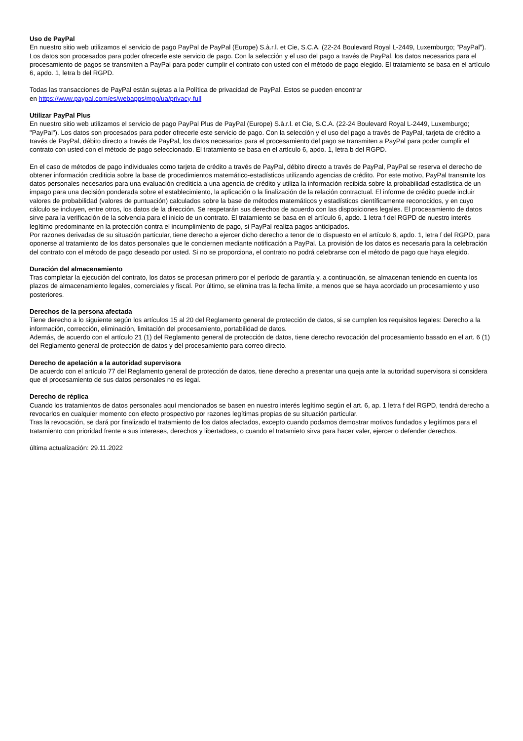Uso de PayPal
En nuestro sitio web utilizamos el servicio de pago PayPal de PayPal (Europe) S.à.r.l. et Cie, S.C.A. (22-24 Boulevard Royal L-2449, Luxemburgo; "PayPal"). Los datos son procesados para poder ofrecerle este servicio de pago. Con la selección y el uso del pago a través de PayPal, los datos necesarios para el procesamiento de pagos se transmiten a PayPal para poder cumplir el contrato con usted con el método de pago elegido. El tratamiento se basa en el artículo 6, apdo. 1, letra b del RGPD.
Todas las transacciones de PayPal están sujetas a la Política de privacidad de PayPal. Estos se pueden encontrar
en https://www.paypal.com/es/webapps/mpp/ua/privacy-full
Utilizar PayPal Plus
En nuestro sitio web utilizamos el servicio de pago PayPal Plus de PayPal (Europe) S.à.r.l. et Cie, S.C.A. (22-24 Boulevard Royal L-2449, Luxemburgo; "PayPal"). Los datos son procesados para poder ofrecerle este servicio de pago. Con la selección y el uso del pago a través de PayPal, tarjeta de crédito a través de PayPal, débito directo a través de PayPal, los datos necesarios para el procesamiento del pago se transmiten a PayPal para poder cumplir el contrato con usted con el método de pago seleccionado. El tratamiento se basa en el artículo 6, apdo. 1, letra b del RGPD.
En el caso de métodos de pago individuales como tarjeta de crédito a través de PayPal, débito directo a través de PayPal, PayPal se reserva el derecho de obtener información crediticia sobre la base de procedimientos matemático-estadísticos utilizando agencias de crédito. Por este motivo, PayPal transmite los datos personales necesarios para una evaluación crediticia a una agencia de crédito y utiliza la información recibida sobre la probabilidad estadística de un impago para una decisión ponderada sobre el establecimiento, la aplicación o la finalización de la relación contractual. El informe de crédito puede incluir valores de probabilidad (valores de puntuación) calculados sobre la base de métodos matemáticos y estadísticos científicamente reconocidos, y en cuyo cálculo se incluyen, entre otros, los datos de la dirección. Se respetarán sus derechos de acuerdo con las disposiciones legales. El procesamiento de datos sirve para la verificación de la solvencia para el inicio de un contrato. El tratamiento se basa en el artículo 6, apdo. 1 letra f del RGPD de nuestro interés legítimo predominante en la protección contra el incumplimiento de pago, si PayPal realiza pagos anticipados.
Por razones derivadas de su situación particular, tiene derecho a ejercer dicho derecho a tenor de lo dispuesto en el artículo 6, apdo. 1, letra f del RGPD, para oponerse al tratamiento de los datos personales que le conciernen mediante notificación a PayPal. La provisión de los datos es necesaria para la celebración del contrato con el método de pago deseado por usted. Si no se proporciona, el contrato no podrá celebrarse con el método de pago que haya elegido.
Duración del almacenamiento
Tras completar la ejecución del contrato, los datos se procesan primero por el período de garantía y, a continuación, se almacenan teniendo en cuenta los plazos de almacenamiento legales, comerciales y fiscal. Por último, se elimina tras la fecha límite, a menos que se haya acordado un procesamiento y uso posteriores.
Derechos de la persona afectada
Tiene derecho a lo siguiente según los artículos 15 al 20 del Reglamento general de protección de datos, si se cumplen los requisitos legales: Derecho a la información, corrección, eliminación, limitación del procesamiento, portabilidad de datos.
Además, de acuerdo con el artículo 21 (1) del Reglamento general de protección de datos, tiene derecho revocación del procesamiento basado en el art. 6 (1) del Reglamento general de protección de datos y del procesamiento para correo directo.
Derecho de apelación a la autoridad supervisora
De acuerdo con el artículo 77 del Reglamento general de protección de datos, tiene derecho a presentar una queja ante la autoridad supervisora si considera que el procesamiento de sus datos personales no es legal.
Derecho de réplica
Cuando los tratamientos de datos personales aquí mencionados se basen en nuestro interés legítimo según el art. 6, ap. 1 letra f del RGPD, tendrá derecho a revocarlos en cualquier momento con efecto prospectivo por razones legítimas propias de su situación particular.
Tras la revocación, se dará por finalizado el tratamiento de los datos afectados, excepto cuando podamos demostrar motivos fundados y legítimos para el tratamiento con prioridad frente a sus intereses, derechos y libertadoes, o cuando el tratamieto sirva para hacer valer, ejercer o defender derechos.
última actualización: 29.11.2022